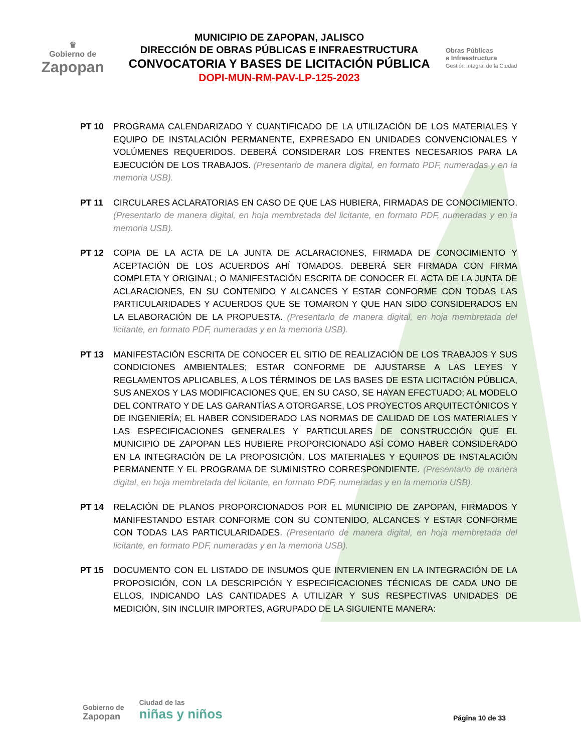♛
Gobierno de
Zapopan
MUNICIPIO DE ZAPOPAN, JALISCO
DIRECCIÓN DE OBRAS PÚBLICAS E INFRAESTRUCTURA
CONVOCATORIA Y BASES DE LICITACIÓN PÚBLICA
DOPI-MUN-RM-PAV-LP-125-2023
Obras Públicas
e Infraestructura
Gestión Integral de la Ciudad
PT 10 PROGRAMA CALENDARIZADO Y CUANTIFICADO DE LA UTILIZACIÓN DE LOS MATERIALES Y EQUIPO DE INSTALACIÓN PERMANENTE, EXPRESADO EN UNIDADES CONVENCIONALES Y VOLÚMENES REQUERIDOS. DEBERÁ CONSIDERAR LOS FRENTES NECESARIOS PARA LA EJECUCIÓN DE LOS TRABAJOS. (Presentarlo de manera digital, en formato PDF, numeradas y en la memoria USB).
PT 11 CIRCULARES ACLARATORIAS EN CASO DE QUE LAS HUBIERA, FIRMADAS DE CONOCIMIENTO. (Presentarlo de manera digital, en hoja membretada del licitante, en formato PDF, numeradas y en la memoria USB).
PT 12 COPIA DE LA ACTA DE LA JUNTA DE ACLARACIONES, FIRMADA DE CONOCIMIENTO Y ACEPTACIÓN DE LOS ACUERDOS AHÍ TOMADOS. DEBERÁ SER FIRMADA CON FIRMA COMPLETA Y ORIGINAL; O MANIFESTACIÓN ESCRITA DE CONOCER EL ACTA DE LA JUNTA DE ACLARACIONES, EN SU CONTENIDO Y ALCANCES Y ESTAR CONFORME CON TODAS LAS PARTICULARIDADES Y ACUERDOS QUE SE TOMARON Y QUE HAN SIDO CONSIDERADOS EN LA ELABORACIÓN DE LA PROPUESTA. (Presentarlo de manera digital, en hoja membretada del licitante, en formato PDF, numeradas y en la memoria USB).
PT 13 MANIFESTACIÓN ESCRITA DE CONOCER EL SITIO DE REALIZACIÓN DE LOS TRABAJOS Y SUS CONDICIONES AMBIENTALES; ESTAR CONFORME DE AJUSTARSE A LAS LEYES Y REGLAMENTOS APLICABLES, A LOS TÉRMINOS DE LAS BASES DE ESTA LICITACIÓN PÚBLICA, SUS ANEXOS Y LAS MODIFICACIONES QUE, EN SU CASO, SE HAYAN EFECTUADO; AL MODELO DEL CONTRATO Y DE LAS GARANTÍAS A OTORGARSE, LOS PROYECTOS ARQUITECTÓNICOS Y DE INGENIERÍA; EL HABER CONSIDERADO LAS NORMAS DE CALIDAD DE LOS MATERIALES Y LAS ESPECIFICACIONES GENERALES Y PARTICULARES DE CONSTRUCCIÓN QUE EL MUNICIPIO DE ZAPOPAN LES HUBIERE PROPORCIONADO ASÍ COMO HABER CONSIDERADO EN LA INTEGRACIÓN DE LA PROPOSICIÓN, LOS MATERIALES Y EQUIPOS DE INSTALACIÓN PERMANENTE Y EL PROGRAMA DE SUMINISTRO CORRESPONDIENTE. (Presentarlo de manera digital, en hoja membretada del licitante, en formato PDF, numeradas y en la memoria USB).
PT 14 RELACIÓN DE PLANOS PROPORCIONADOS POR EL MUNICIPIO DE ZAPOPAN, FIRMADOS Y MANIFESTANDO ESTAR CONFORME CON SU CONTENIDO, ALCANCES Y ESTAR CONFORME CON TODAS LAS PARTICULARIDADES. (Presentarlo de manera digital, en hoja membretada del licitante, en formato PDF, numeradas y en la memoria USB).
PT 15 DOCUMENTO CON EL LISTADO DE INSUMOS QUE INTERVIENEN EN LA INTEGRACIÓN DE LA PROPOSICIÓN, CON LA DESCRIPCIÓN Y ESPECIFICACIONES TÉCNICAS DE CADA UNO DE ELLOS, INDICANDO LAS CANTIDADES A UTILIZAR Y SUS RESPECTIVAS UNIDADES DE MEDICIÓN, SIN INCLUIR IMPORTES, AGRUPADO DE LA SIGUIENTE MANERA:
Gobierno de
Zapopan
Ciudad de las
niñas y niños
Página 10 de 33